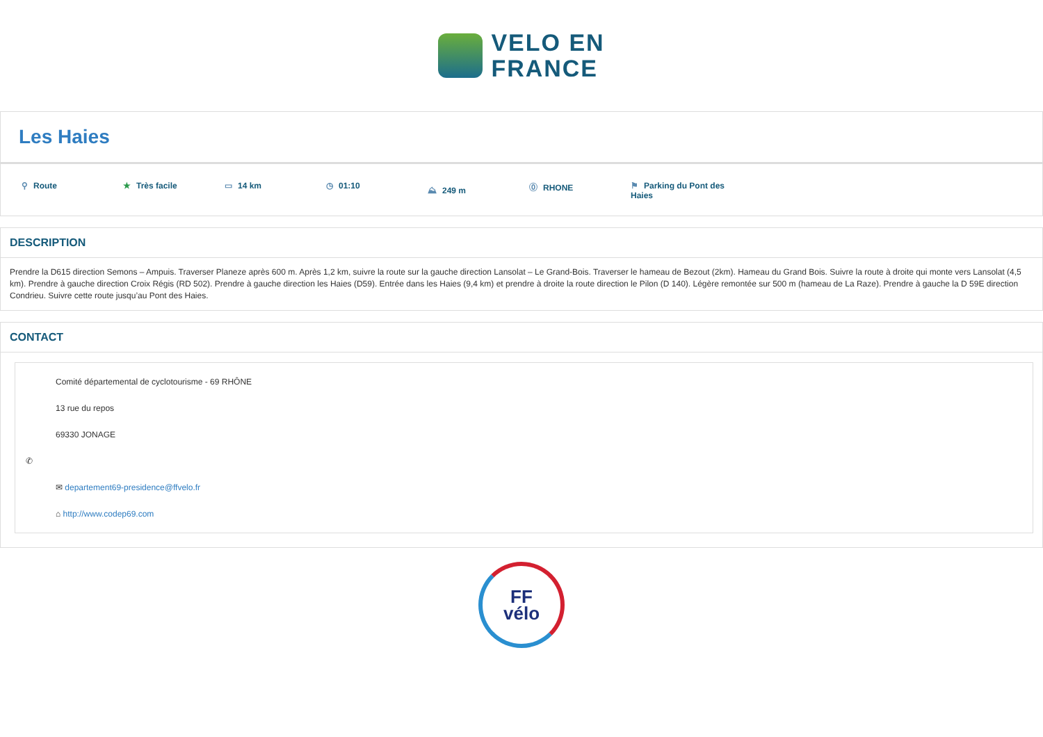VELO EN
FRANCE
Les Haies
⚲ Route
★ Très facile
▭ 14 km
◷ 01:10
⛰ 249 m
⓪ RHONE
⚑ Parking du Pont des Haies
DESCRIPTION
Prendre la D615 direction Semons – Ampuis. Traverser Planeze après 600 m. Après 1,2 km, suivre la route sur la gauche direction Lansolat – Le Grand-Bois. Traverser le hameau de Bezout (2km). Hameau du Grand Bois. Suivre la route à droite qui monte vers Lansolat (4,5 km). Prendre à gauche direction Croix Régis (RD 502). Prendre à gauche direction les Haies (D59). Entrée dans les Haies (9,4 km) et prendre à droite la route direction le Pilon (D 140). Légère remontée sur 500 m (hameau de La Raze). Prendre à gauche la D 59E direction Condrieu. Suivre cette route jusqu’au Pont des Haies.
CONTACT
Comité départemental de cyclotourisme - 69 RHÔNE
13 rue du repos
69330 JONAGE
✆
✉ departement69-presidence@ffvelo.fr
⌂ http://www.codep69.com
FF
vélo